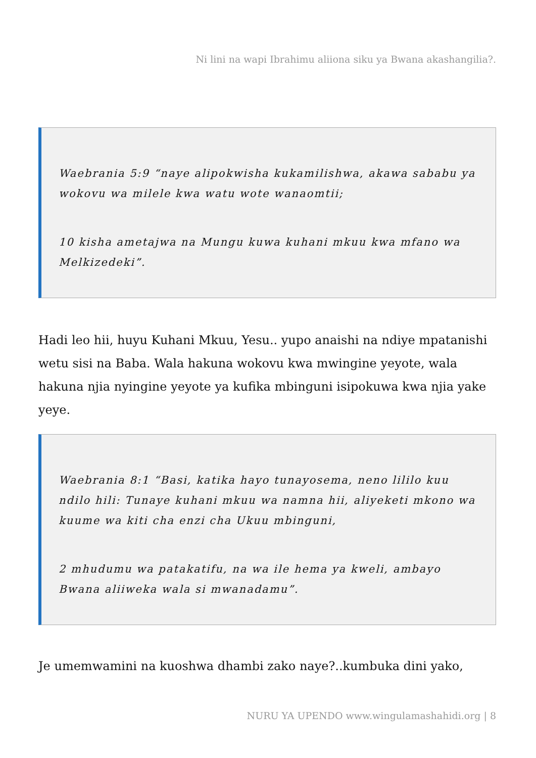Ni lini na wapi Ibrahimu aliiona siku ya Bwana akashangilia?.
Waebrania 5:9 “naye alipokwisha kukamilishwa, akawa sababu ya wokovu wa milele kwa watu wote wanaomtii;
10 kisha ametajwa na Mungu kuwa kuhani mkuu kwa mfano wa Melkizedeki”.
Hadi leo hii, huyu Kuhani Mkuu, Yesu.. yupo anaishi na ndiye mpatanishi wetu sisi na Baba. Wala hakuna wokovu kwa mwingine yeyote, wala hakuna njia nyingine yeyote ya kufika mbinguni isipokuwa kwa njia yake yeye.
Waebrania 8:1 “Basi, katika hayo tunayosema, neno lililo kuu ndilo hili: Tunaye kuhani mkuu wa namna hii, aliyeketi mkono wa kuume wa kiti cha enzi cha Ukuu mbinguni,
2 mhudumu wa patakatifu, na wa ile hema ya kweli, ambayo Bwana aliiweka wala si mwanadamu”.
Je umemwamini na kuoshwa dhambi zako naye?..kumbuka dini yako,
NURU YA UPENDO www.wingulamashahidi.org | 8